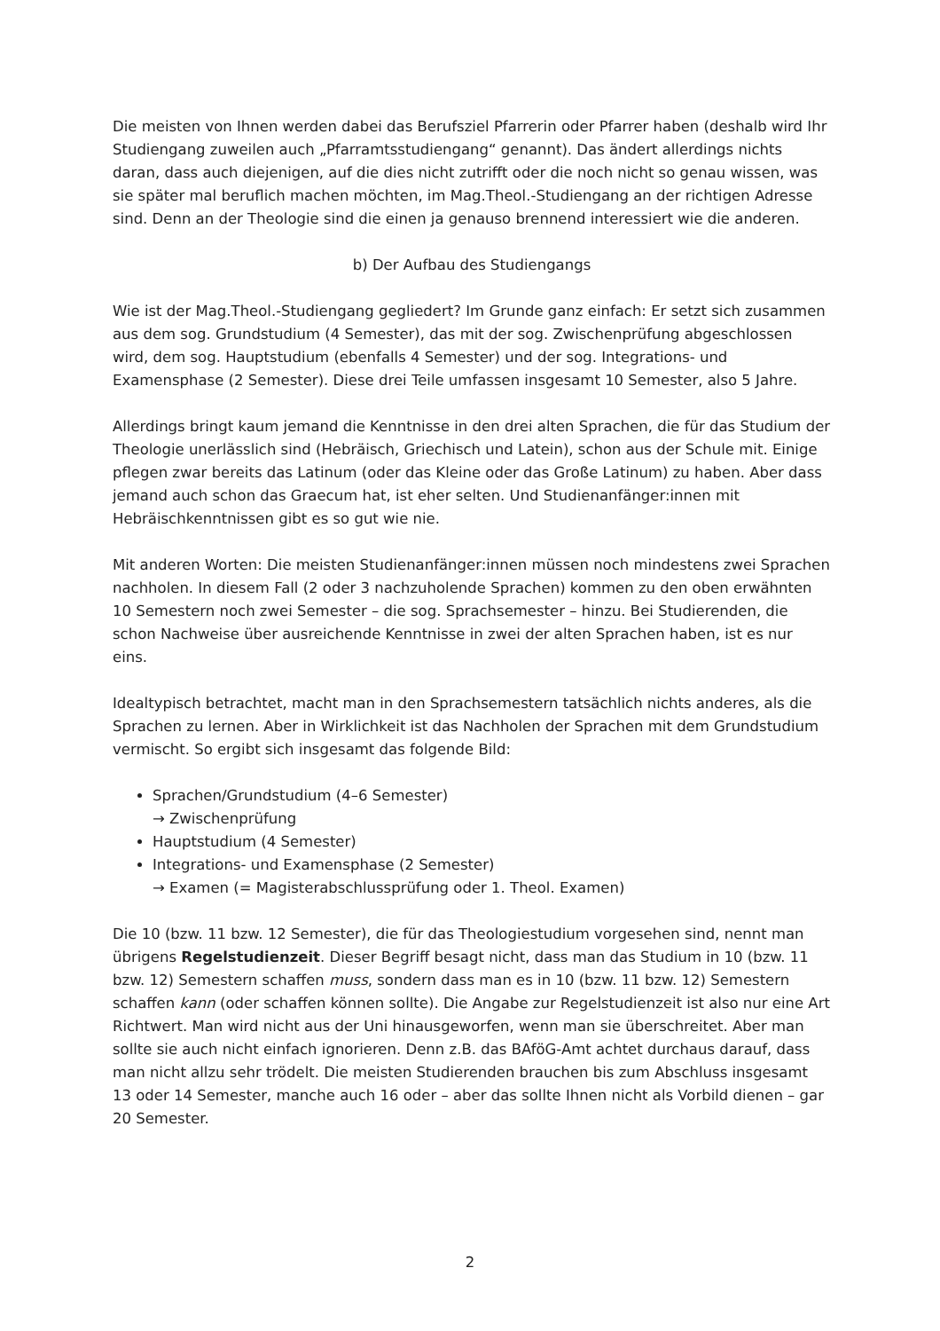Die meisten von Ihnen werden dabei das Berufsziel Pfarrerin oder Pfarrer haben (deshalb wird Ihr Studiengang zuweilen auch „Pfarramtsstudiengang“ genannt). Das ändert allerdings nichts daran, dass auch diejenigen, auf die dies nicht zutrifft oder die noch nicht so genau wissen, was sie später mal beruflich machen möchten, im Mag.Theol.-Studiengang an der richtigen Adresse sind. Denn an der Theologie sind die einen ja genauso brennend interessiert wie die anderen.
b) Der Aufbau des Studiengangs
Wie ist der Mag.Theol.-Studiengang gegliedert? Im Grunde ganz einfach: Er setzt sich zusammen aus dem sog. Grundstudium (4 Semester), das mit der sog. Zwischenprüfung abgeschlossen wird, dem sog. Hauptstudium (ebenfalls 4 Semester) und der sog. Integrations- und Examensphase (2 Semester). Diese drei Teile umfassen insgesamt 10 Semester, also 5 Jahre.
Allerdings bringt kaum jemand die Kenntnisse in den drei alten Sprachen, die für das Studium der Theologie unerlässlich sind (Hebräisch, Griechisch und Latein), schon aus der Schule mit. Einige pflegen zwar bereits das Latinum (oder das Kleine oder das Große Latinum) zu haben. Aber dass jemand auch schon das Graecum hat, ist eher selten. Und Studienanfänger:innen mit Hebräischkenntnissen gibt es so gut wie nie.
Mit anderen Worten: Die meisten Studienanfänger:innen müssen noch mindestens zwei Sprachen nachholen. In diesem Fall (2 oder 3 nachzuholende Sprachen) kommen zu den oben erwähnten 10 Semestern noch zwei Semester – die sog. Sprachsemester – hinzu. Bei Studierenden, die schon Nachweise über ausreichende Kenntnisse in zwei der alten Sprachen haben, ist es nur eins.
Idealtypisch betrachtet, macht man in den Sprachsemestern tatsächlich nichts anderes, als die Sprachen zu lernen. Aber in Wirklichkeit ist das Nachholen der Sprachen mit dem Grundstudium vermischt. So ergibt sich insgesamt das folgende Bild:
Sprachen/Grundstudium (4–6 Semester)
→ Zwischenprüfung
Hauptstudium (4 Semester)
Integrations- und Examensphase (2 Semester)
→ Examen (= Magisterabschlussprüfung oder 1. Theol. Examen)
Die 10 (bzw. 11 bzw. 12 Semester), die für das Theologiestudium vorgesehen sind, nennt man übrigens Regelstudienzeit. Dieser Begriff besagt nicht, dass man das Studium in 10 (bzw. 11 bzw. 12) Semestern schaffen muss, sondern dass man es in 10 (bzw. 11 bzw. 12) Semestern schaffen kann (oder schaffen können sollte). Die Angabe zur Regelstudienzeit ist also nur eine Art Richtwert. Man wird nicht aus der Uni hinausgeworfen, wenn man sie überschreitet. Aber man sollte sie auch nicht einfach ignorieren. Denn z.B. das BAföG-Amt achtet durchaus darauf, dass man nicht allzu sehr trödelt. Die meisten Studierenden brauchen bis zum Abschluss insgesamt 13 oder 14 Semester, manche auch 16 oder – aber das sollte Ihnen nicht als Vorbild dienen – gar 20 Semester.
2